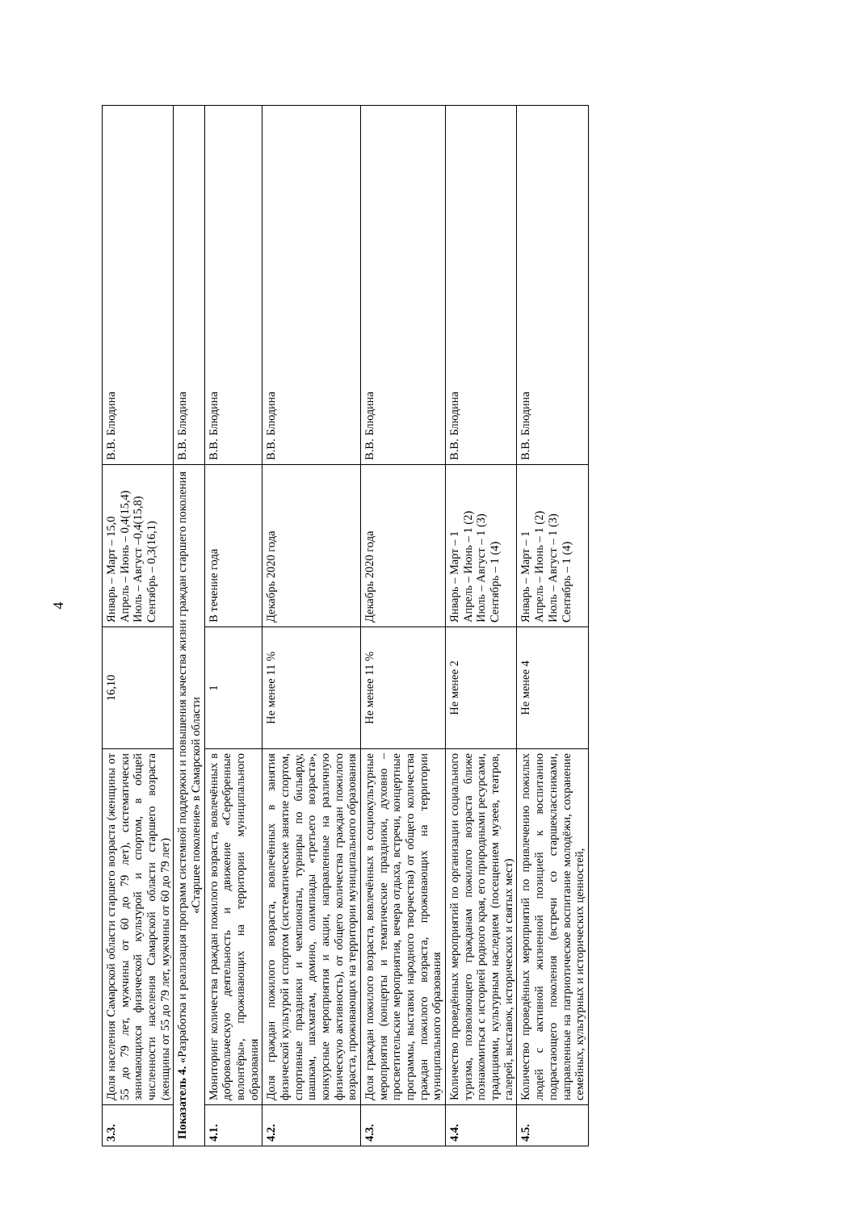4
| 3.3. | Доля населения Самарской области старшего возраста (женщины от 55 до 79 лет, мужчины от 60 до 79 лет), систематически занимающихся физической культурой и спортом, в общей численности населения Самарской области старшего возраста (женщины от 55 до 79 лет, мужчины от 60 до 79 лет) | 16,10 | Январь – Март – 15,0 Апрель – Июнь – 0,4(15,4) Июль – Август –0,4(15,8) Сентябрь – 0,3(16,1) | В.В. Блюдина |
| Показатель 4. «Разработка и реализация программ системной поддержки и повышения качества жизни граждан старшего поколения «Старшее поколение» в Самарской области | | | | В.В. Блюдина |
| 4.1. | Мониторинг количества граждан пожилого возраста, вовлечённых в добровольческую деятельность и движение «Серебренные волонтёры», проживающих на территории муниципального образования | 1 | В течение года | В.В. Блюдина |
| 4.2. | Доля граждан пожилого возраста, вовлечённых в занятия физической культурой и спортом (систематические занятие спортом, спортивные праздники и чемпионаты, турниры по бильярду, шашкам, шахматам, домино, олимпиады «третьего возраста», конкурсные мероприятия и акции, направленные на различную физическую активность), от общего количества граждан пожилого возраста, проживающих на территории муниципального образования | Не менее 11 % | Декабрь 2020 года | В.В. Блюдина |
| 4.3. | Доля граждан пожилого возраста, вовлечённых в социокультурные мероприятия (концерты и тематические праздники, духовно – просветительские мероприятия, вечера отдыха, встречи, концертные программы, выставки народного творчества) от общего количества граждан пожилого возраста, проживающих на территории муниципального образования | Не менее 11 % | Декабрь 2020 года | В.В. Блюдина |
| 4.4. | Количество проведённых мероприятий по организации социального туризма, позволяющего гражданам пожилого возраста ближе познакомиться с историей родного края, его природными ресурсами, традициями, культурным наследием (посещением музеев, театров, галерей, выставок, исторических и святых мест) | Не менее 2 | Январь – Март – 1 Апрель – Июнь – 1 (2) Июль – Август – 1 (3) Сентябрь – 1 (4) | В.В. Блюдина |
| 4.5. | Количество проведённых мероприятий по привлечению пожилых людей с активной жизненной позицией к воспитанию подрастающего поколения (встречи со старшеклассниками, направленные на патриотическое воспитание молодёжи, сохранение семейных, культурных и исторических ценностей, | Не менее 4 | Январь – Март – 1 Апрель – Июнь – 1 (2) Июль – Август – 1 (3) Сентябрь – 1 (4) | В.В. Блюдина |